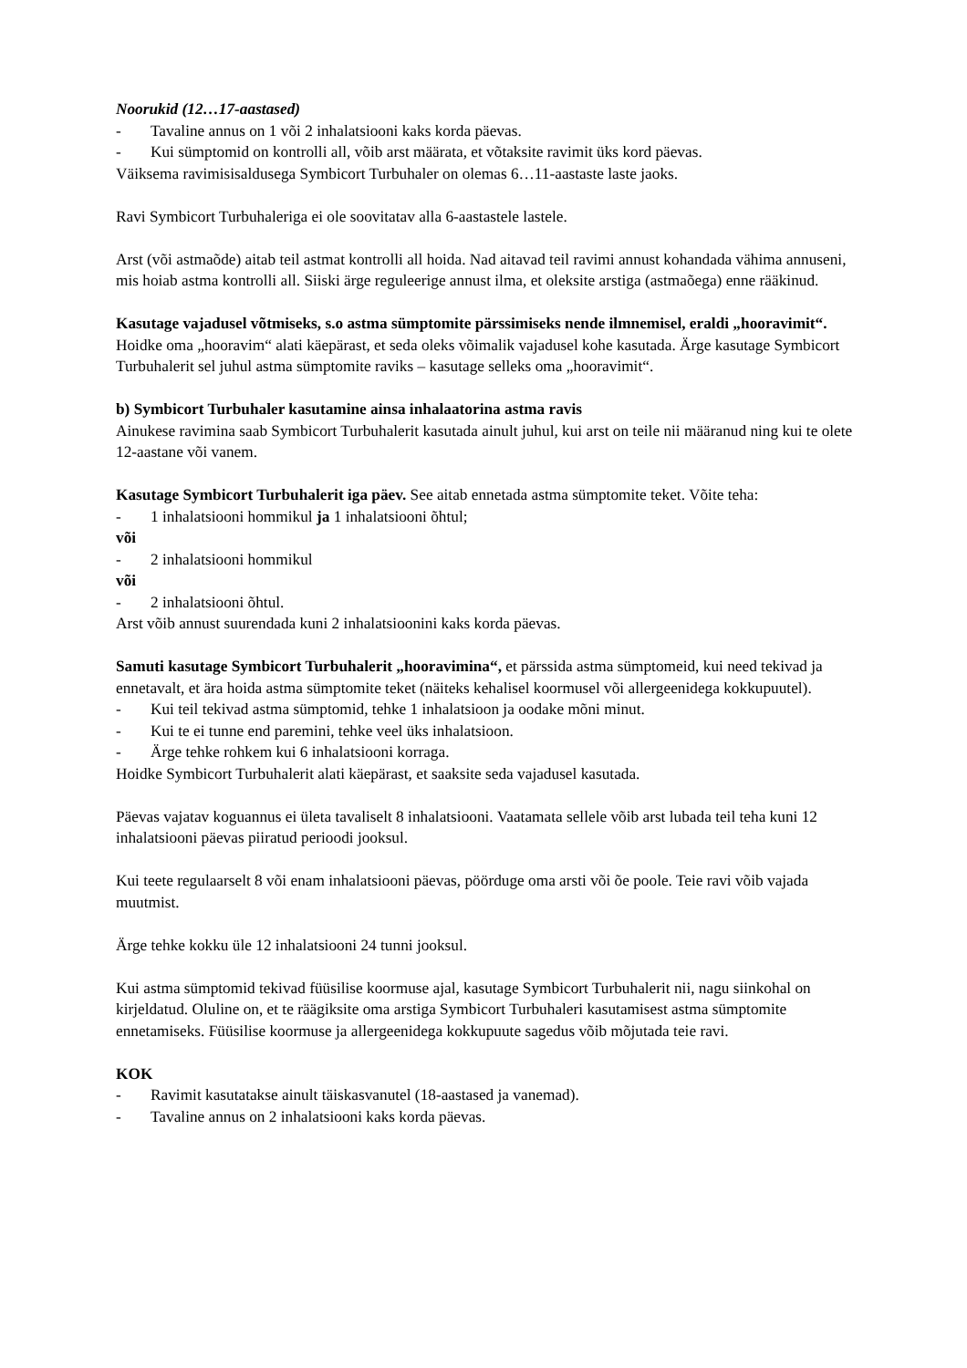Noorukid (12…17-aastased)
- Tavaline annus on 1 või 2 inhalatsiooni kaks korda päevas.
- Kui sümptomid on kontrolli all, võib arst määrata, et võtaksite ravimit üks kord päevas.
Väiksema ravimisisaldusega Symbicort Turbuhaler on olemas 6…11-aastaste laste jaoks.
Ravi Symbicort Turbuhaleriga ei ole soovitatav alla 6-aastastele lastele.
Arst (või astmaõde) aitab teil astmat kontrolli all hoida. Nad aitavad teil ravimi annust kohandada vähima annuseni, mis hoiab astma kontrolli all. Siiski ärge reguleerige annust ilma, et oleksite arstiga (astmaõega) enne rääkinud.
Kasutage vajadusel võtmiseks, s.o astma sümptomite pärssimiseks nende ilmnemisel, eraldi „hooravimit“. Hoidke oma „hooravim“ alati käepärast, et seda oleks võimalik vajadusel kohe kasutada. Ärge kasutage Symbicort Turbuhalerit sel juhul astma sümptomite raviks – kasutage selleks oma „hooravimit“.
b) Symbicort Turbuhaler kasutamine ainsa inhalaatorina astma ravis
Ainukese ravimina saab Symbicort Turbuhalerit kasutada ainult juhul, kui arst on teile nii määranud ning kui te olete 12-aastane või vanem.
Kasutage Symbicort Turbuhalerit iga päev. See aitab ennetada astma sümptomite teket. Võite teha:
- 1 inhalatsiooni hommikul ja 1 inhalatsiooni õhtul;
või
- 2 inhalatsiooni hommikul
või
- 2 inhalatsiooni õhtul.
Arst võib annust suurendada kuni 2 inhalatsioonini kaks korda päevas.
Samuti kasutage Symbicort Turbuhalerit „hooravimina“, et pärssida astma sümptomeid, kui need tekivad ja ennetavalt, et ära hoida astma sümptomite teket (näiteks kehalisel koormusel või allergeenidega kokkupuutel).
- Kui teil tekivad astma sümptomid, tehke 1 inhalatsioon ja oodake mõni minut.
- Kui te ei tunne end paremini, tehke veel üks inhalatsioon.
- Ärge tehke rohkem kui 6 inhalatsiooni korraga.
Hoidke Symbicort Turbuhalerit alati käepärast, et saaksite seda vajadusel kasutada.
Päevas vajatav koguannus ei ületa tavaliselt 8 inhalatsiooni. Vaatamata sellele võib arst lubada teil teha kuni 12 inhalatsiooni päevas piiratud perioodi jooksul.
Kui teete regulaarselt 8 või enam inhalatsiooni päevas, pöörduge oma arsti või õe poole. Teie ravi võib vajada muutmist.
Ärge tehke kokku üle 12 inhalatsiooni 24 tunni jooksul.
Kui astma sümptomid tekivad füüsilise koormuse ajal, kasutage Symbicort Turbuhalerit nii, nagu siinkohal on kirjeldatud. Oluline on, et te räägiksite oma arstiga Symbicort Turbuhaleri kasutamisest astma sümptomite ennetamiseks. Füüsilise koormuse ja allergeenidega kokkupuute sagedus võib mõjutada teie ravi.
KOK
- Ravimit kasutatakse ainult täiskasvanutel (18-aastased ja vanemad).
- Tavaline annus on 2 inhalatsiooni kaks korda päevas.